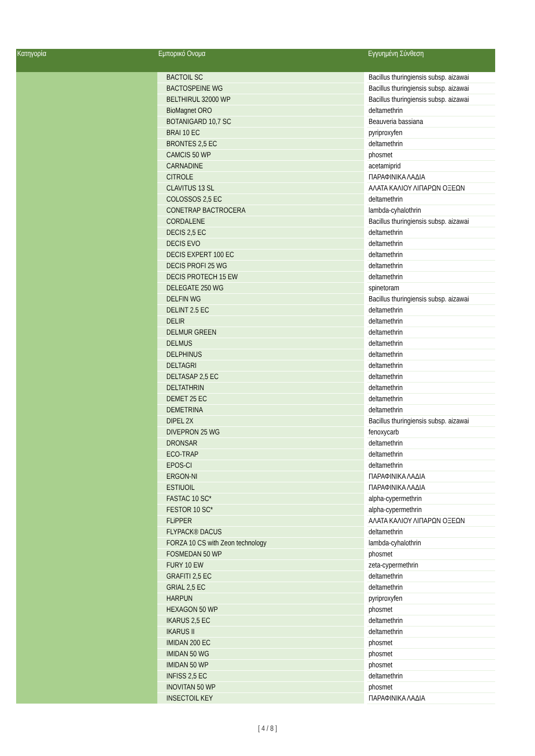| Κατηγορία | Εμπορικό Ονομα | | Εγγυημένη Σύνθεση |
| --- | --- | --- | --- |
| | BACTOIL SC | | Bacillus thuringiensis subsp. aizawai |
| | BACTOSPEINE WG | | Bacillus thuringiensis subsp. aizawai |
| | BELTHIRUL 32000 WP | | Bacillus thuringiensis subsp. aizawai |
| | BioMagnet ORO | | deltamethrin |
| | BOTANIGARD 10,7 SC | | Beauveria bassiana |
| | BRAI 10 EC | | pyriproxyfen |
| | BRONTES 2,5 EC | | deltamethrin |
| | CAMCIS 50 WP | | phosmet |
| | CARNADINE | | acetamiprid |
| | CITROLE | | ΠΑΡΑΦΙΝΙΚΑ ΛΑΔΙΑ |
| | CLAVITUS 13 SL | | ΑΛΑΤΑ ΚΑΛΙΟΥ ΛΙΠΑΡΩΝ ΟΞΕΩΝ |
| | COLOSSOS 2,5 EC | | deltamethrin |
| | CONETRAP BACTROCERA | | lambda-cyhalothrin |
| | CORDALENE | | Bacillus thuringiensis subsp. aizawai |
| | DECIS 2,5 EC | | deltamethrin |
| | DECIS EVO | | deltamethrin |
| | DECIS EXPERT 100 EC | | deltamethrin |
| | DECIS PROFI 25 WG | | deltamethrin |
| | DECIS PROTECH 15 EW | | deltamethrin |
| | DELEGATE 250 WG | | spinetoram |
| | DELFIN WG | | Bacillus thuringiensis subsp. aizawai |
| | DELINT 2.5 EC | | deltamethrin |
| | DELIR | | deltamethrin |
| | DELMUR GREEN | | deltamethrin |
| | DELMUS | | deltamethrin |
| | DELPHINUS | | deltamethrin |
| | DELTAGRI | | deltamethrin |
| | DELTASAP 2,5 EC | | deltamethrin |
| | DELTATHRIN | | deltamethrin |
| | DEMET 25 EC | | deltamethrin |
| | DEMETRINA | | deltamethrin |
| | DIPEL 2X | | Bacillus thuringiensis subsp. aizawai |
| | DIVEPRON 25 WG | | fenoxycarb |
| | DRONSAR | | deltamethrin |
| | ECO-TRAP | | deltamethrin |
| | EPOS-CI | | deltamethrin |
| | ERGON-NI | | ΠΑΡΑΦΙΝΙΚΑ ΛΑΔΙΑ |
| | ESTIUOIL | | ΠΑΡΑΦΙΝΙΚΑ ΛΑΔΙΑ |
| | FASTAC 10 SC* | | alpha-cypermethrin |
| | FESTOR 10 SC* | | alpha-cypermethrin |
| | FLiPPER | | ΑΛΑΤΑ ΚΑΛΙΟΥ ΛΙΠΑΡΩΝ ΟΞΕΩΝ |
| | FLYPACK® DACUS | | deltamethrin |
| | FORZA 10 CS with Zeon technology | | lambda-cyhalothrin |
| | FOSMEDAN 50 WP | | phosmet |
| | FURY 10 EW | | zeta-cypermethrin |
| | GRAFITI 2,5 EC | | deltamethrin |
| | GRIAL 2,5 EC | | deltamethrin |
| | HARPUN | | pyriproxyfen |
| | HEXAGON 50 WP | | phosmet |
| | IKARUS 2,5 EC | | deltamethrin |
| | IKARUS II | | deltamethrin |
| | IMIDAN 200 EC | | phosmet |
| | IMIDAN 50 WG | | phosmet |
| | IMIDAN 50 WP | | phosmet |
| | INFISS 2,5 EC | | deltamethrin |
| | INOVITAN 50 WP | | phosmet |
| | INSECTOIL KEY | | ΠΑΡΑΦΙΝΙΚΑ ΛΑΔΙΑ |
[ 4 / 8 ]